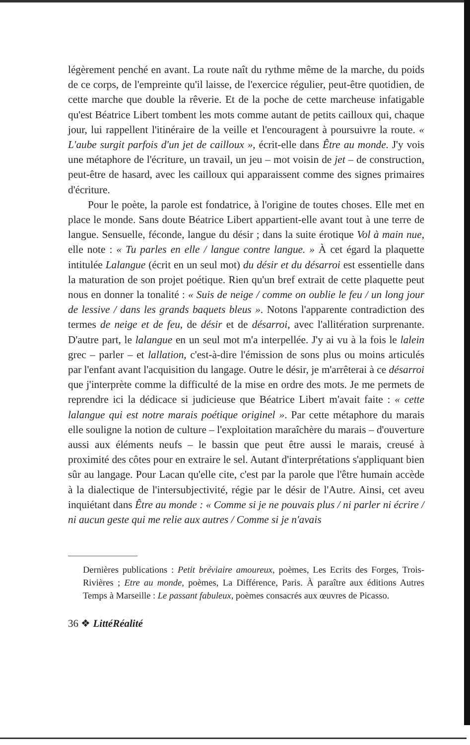légèrement penché en avant. La route naît du rythme même de la marche, du poids de ce corps, de l'empreinte qu'il laisse, de l'exercice régulier, peut-être quotidien, de cette marche que double la rêverie. Et de la poche de cette marcheuse infatigable qu'est Béatrice Libert tombent les mots comme autant de petits cailloux qui, chaque jour, lui rappellent l'itinéraire de la veille et l'encouragent à poursuivre la route. « L'aube surgit parfois d'un jet de cailloux », écrit-elle dans Être au monde. J'y vois une métaphore de l'écriture, un travail, un jeu – mot voisin de jet – de construction, peut-être de hasard, avec les cailloux qui apparaissent comme des signes primaires d'écriture.
Pour le poète, la parole est fondatrice, à l'origine de toutes choses. Elle met en place le monde. Sans doute Béatrice Libert appartient-elle avant tout à une terre de langue. Sensuelle, féconde, langue du désir ; dans la suite érotique Vol à main nue, elle note : « Tu parles en elle / langue contre langue. » À cet égard la plaquette intitulée Lalangue (écrit en un seul mot) du désir et du désarroi est essentielle dans la maturation de son projet poétique. Rien qu'un bref extrait de cette plaquette peut nous en donner la tonalité : « Suis de neige / comme on oublie le feu / un long jour de lessive / dans les grands baquets bleus ». Notons l'apparente contradiction des termes de neige et de feu, de désir et de désarroi, avec l'allitération surprenante. D'autre part, le lalangue en un seul mot m'a interpellée. J'y ai vu à la fois le lalein grec – parler – et lallation, c'est-à-dire l'émission de sons plus ou moins articulés par l'enfant avant l'acquisition du langage. Outre le désir, je m'arrêterai à ce désarroi que j'interprète comme la difficulté de la mise en ordre des mots. Je me permets de reprendre ici la dédicace si judicieuse que Béatrice Libert m'avait faite : « cette lalangue qui est notre marais poétique originel ». Par cette métaphore du marais elle souligne la notion de culture – l'exploitation maraîchère du marais – d'ouverture aussi aux éléments neufs – le bassin que peut être aussi le marais, creusé à proximité des côtes pour en extraire le sel. Autant d'interprétations s'appliquant bien sûr au langage. Pour Lacan qu'elle cite, c'est par la parole que l'être humain accède à la dialectique de l'intersubjectivité, régie par le désir de l'Autre. Ainsi, cet aveu inquiétant dans Être au monde : « Comme si je ne pouvais plus / ni parler ni écrire / ni aucun geste qui me relie aux autres / Comme si je n'avais
Dernières publications : Petit bréviaire amoureux, poèmes, Les Ecrits des Forges, Trois-Rivières ; Etre au monde, poèmes, La Différence, Paris. À paraître aux éditions Autres Temps à Marseille : Le passant fabuleux, poèmes consacrés aux œuvres de Picasso.
36 ❖ LittéRéalité